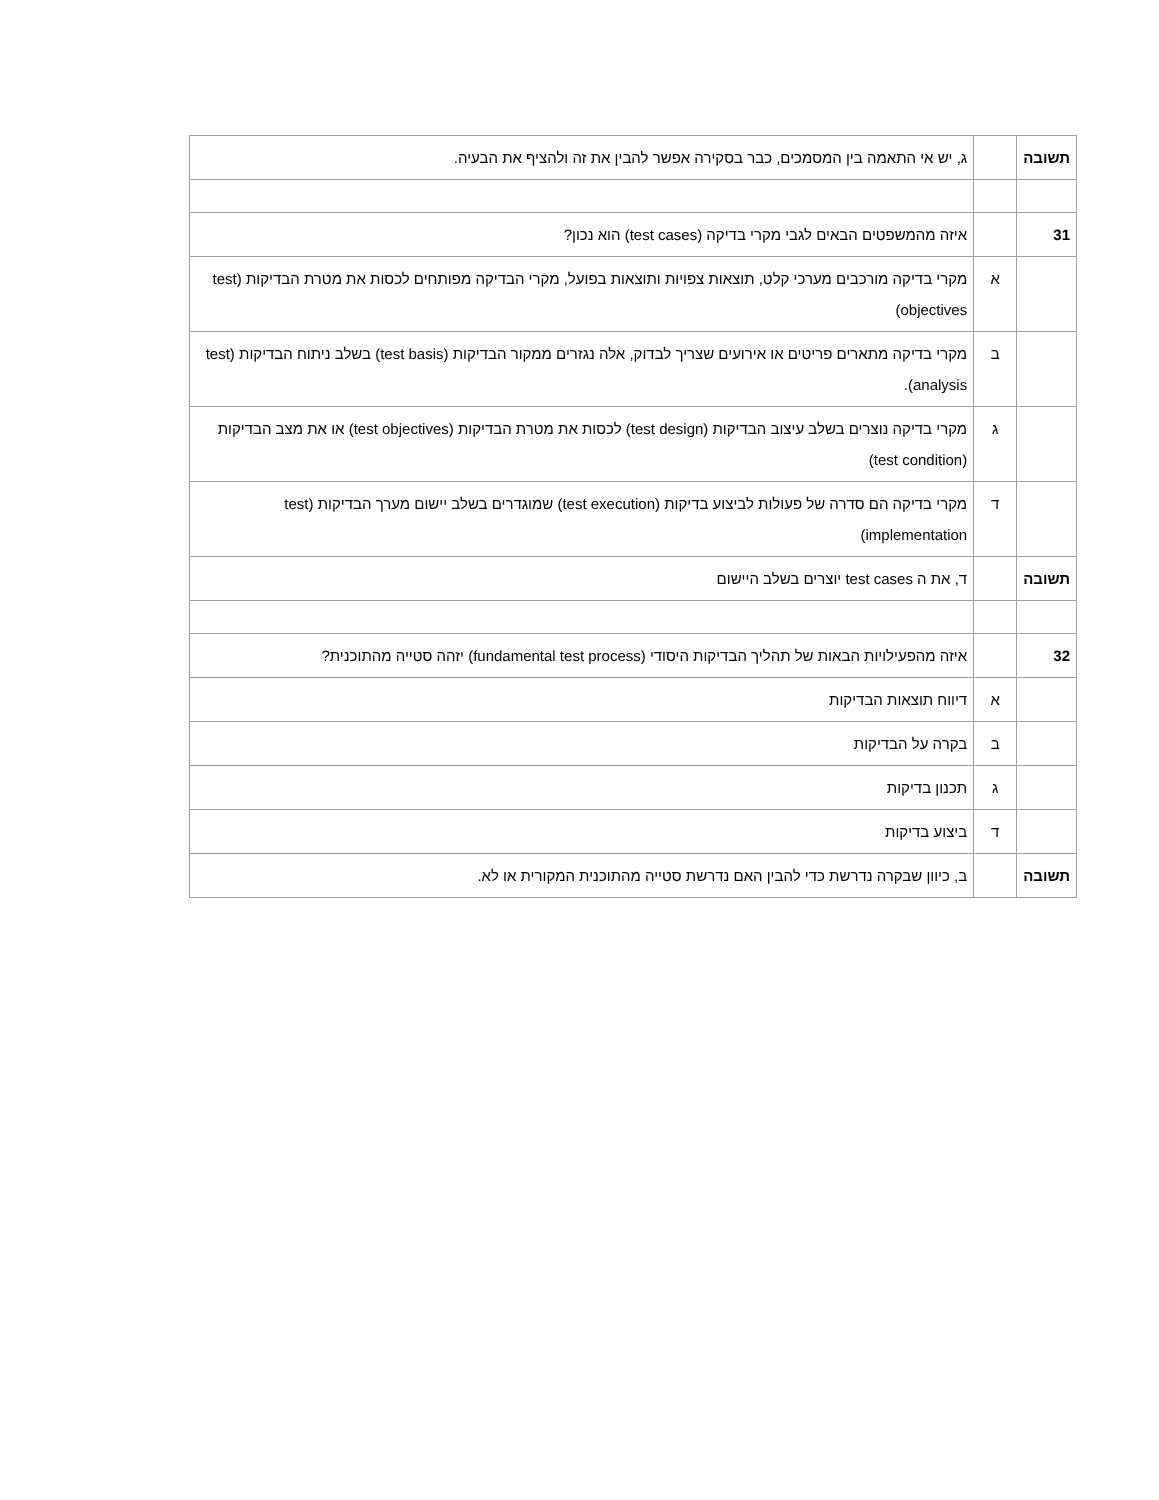| תשובה | | ג, יש אי התאמה בין המסמכים, כבר בסקירה אפשר להבין את זה ולהציף את הבעיה. |
| 31 | | איזה מהמשפטים הבאים לגבי מקרי בדיקה (test cases) הוא נכון? |
| | א | מקרי בדיקה מורכבים מערכי קלט, תוצאות צפויות ותוצאות בפועל, מקרי הבדיקה מפותחים לכסות את מטרת הבדיקות (test objectives) |
| | ב | מקרי בדיקה מתארים פריטים או אירועים שצריך לבדוק, אלה נגזרים ממקור הבדיקות (test basis) בשלב ניתוח הבדיקות (test analysis). |
| | ג | מקרי בדיקה נוצרים בשלב עיצוב הבדיקות (test design) לכסות את מטרת הבדיקות (test objectives) או את מצב הבדיקות (test condition) |
| | ד | מקרי בדיקה הם סדרה של פעולות לביצוע בדיקות (test execution) שמוגדרים בשלב יישום מערך הבדיקות (test implementation) |
| תשובה | | ד, את ה test cases יוצרים בשלב היישום |
| 32 | | איזה מהפעילויות הבאות של תהליך הבדיקות היסודי (fundamental test process) יזהה סטייה מהתוכנית? |
| | א | דיווח תוצאות הבדיקות |
| | ב | בקרה על הבדיקות |
| | ג | תכנון בדיקות |
| | ד | ביצוע בדיקות |
| תשובה | | ב, כיוון שבקרה נדרשת כדי להבין האם נדרשת סטייה מהתוכנית המקורית או לא. |